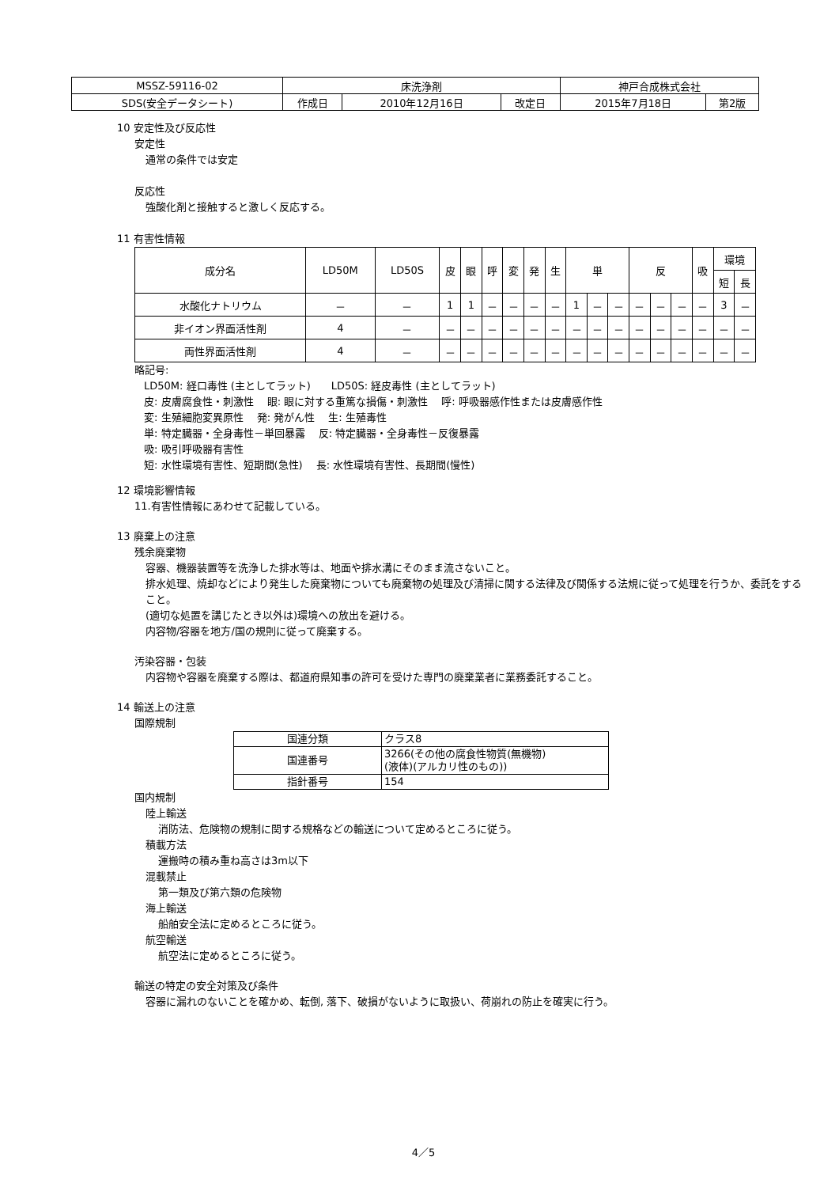| MSSZ-59116-02 | 床洗浄剤 | | | 神戸合成株式会社 | |
| SDS(安全データシート) | 作成日 | 2010年12月16日 | 改定日 | 2015年7月18日 | 第2版 |
10 安定性及び反応性
安定性
通常の条件では安定
反応性
強酸化剤と接触すると激しく反応する。
11 有害性情報
| 成分名 | LD50M | LD50S | 皮 | 眼 | 呼 | 変 | 発 | 生 | 単 | | | 反 | | | 吸 | 環境 | |
| --- | --- | --- | --- | --- | --- | --- | --- | --- | --- | --- | --- | --- | --- | --- | --- | --- | --- |
| | | | | | | | | | | | | | | | | 短 | 長 |
| 水酸化ナトリウム | － | － | 1 | 1 | － | － | － | － | 1 | － | － | － | － | － | － | 3 | － |
| 非イオン界面活性剤 | 4 | － | － | － | － | － | － | － | － | － | － | － | － | － | － | － | － |
| 両性界面活性剤 | 4 | － | － | － | － | － | － | － | － | － | － | － | － | － | － | － | － |
略記号:
LD50M: 経口毒性 (主としてラット)　　LD50S: 経皮毒性 (主としてラット)
皮: 皮膚腐食性・刺激性　 眼: 眼に対する重篤な損傷・刺激性　 呼: 呼吸器感作性または皮膚感作性
変: 生殖細胞変異原性　 発: 発がん性　 生: 生殖毒性
単: 特定臓器・全身毒性－単回暴露　 反: 特定臓器・全身毒性－反復暴露
吸: 吸引呼吸器有害性
短: 水性環境有害性、短期間(急性)　 長: 水性環境有害性、長期間(慢性)
12 環境影響情報
11.有害性情報にあわせて記載している。
13 廃棄上の注意
残余廃棄物
容器、機器装置等を洗浄した排水等は、地面や排水溝にそのまま流さないこと。
排水処理、焼却などにより発生した廃棄物についても廃棄物の処理及び清掃に関する法律及び関係する法規に従って処理を行うか、委託をすること。
(適切な処置を講じたとき以外は)環境への放出を避ける。
内容物/容器を地方/国の規則に従って廃棄する。
汚染容器・包装
内容物や容器を廃棄する際は、都道府県知事の許可を受けた専門の廃棄業者に業務委託すること。
14 輸送上の注意
国際規制
| 国連分類 | クラス8 |
| 国連番号 | 3266(その他の腐食性物質(無機物) (液体)(アルカリ性のもの)) |
| 指針番号 | 154 |
国内規制
陸上輸送
消防法、危険物の規制に関する規格などの輸送について定めるところに従う。
積載方法
運搬時の積み重ね高さは3m以下
混載禁止
第一類及び第六類の危険物
海上輸送
船舶安全法に定めるところに従う。
航空輸送
航空法に定めるところに従う。
輸送の特定の安全対策及び条件
容器に漏れのないことを確かめ、転倒, 落下、破損がないように取扱い、荷崩れの防止を確実に行う。
4／5